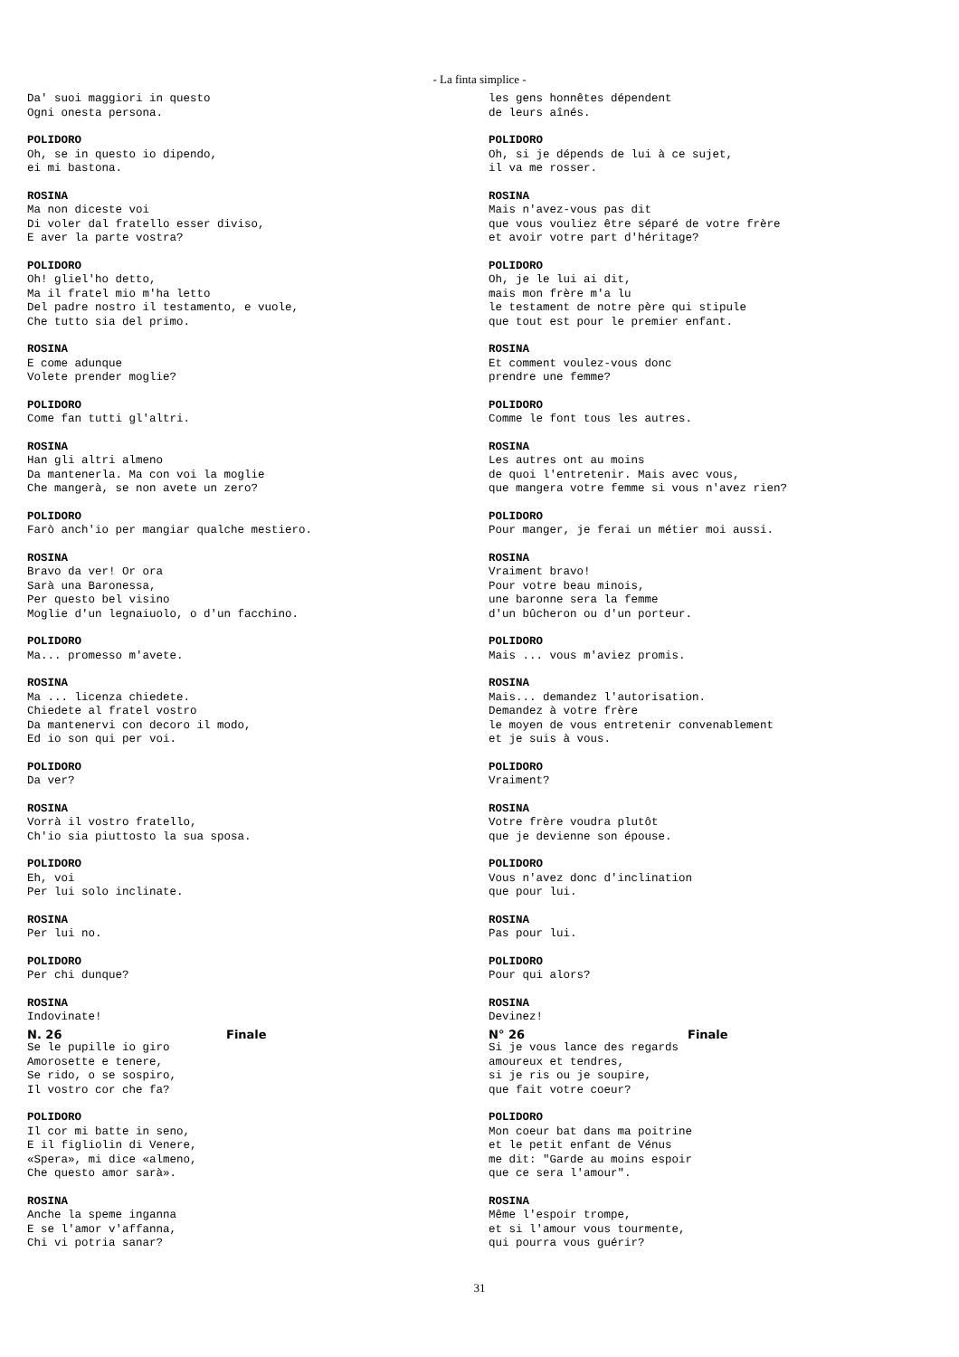- La finta simplice -
Da' suoi maggiori in questo
Ogni onesta persona.
POLIDORO
Oh, se in questo io dipendo,
ei mi bastona.
ROSINA
Ma non diceste voi
Di voler dal fratello esser diviso,
E aver la parte vostra?
POLIDORO
Oh! gliel'ho detto,
Ma il fratel mio m'ha letto
Del padre nostro il testamento, e vuole,
Che tutto sia del primo.
ROSINA
E come adunque
Volete prender moglie?
POLIDORO
Come fan tutti gl'altri.
ROSINA
Han gli altri almeno
Da mantenerla. Ma con voi la moglie
Che mangerà, se non avete un zero?
POLIDORO
Farò anch'io per mangiar qualche mestiero.
ROSINA
Bravo da ver! Or ora
Sarà una Baronessa,
Per questo bel visino
Moglie d'un legnaiuolo, o d'un facchino.
POLIDORO
Ma... promesso m'avete.
ROSINA
Ma ... licenza chiedete.
Chiedete al fratel vostro
Da mantenervi con decoro il modo,
Ed io son qui per voi.
POLIDORO
Da ver?
ROSINA
Vorrà il vostro fratello,
Ch'io sia piuttosto la sua sposa.
POLIDORO
Eh, voi
Per lui solo inclinate.
ROSINA
Per lui no.
POLIDORO
Per chi dunque?
ROSINA
Indovinate!
N. 26 Finale
Se le pupille io giro
Amorosette e tenere,
Se rido, o se sospiro,
Il vostro cor che fa?
POLIDORO
Il cor mi batte in seno,
E il figliolin di Venere,
«Spera», mi dice «almeno,
Che questo amor sarà».
ROSINA
Anche la speme inganna
E se l'amor v'affanna,
Chi vi potria sanar?
les gens honnêtes dépendent
de leurs aînés.
POLIDORO
Oh, si je dépends de lui à ce sujet,
il va me rosser.
ROSINA
Mais n'avez-vous pas dit
que vous vouliez être séparé de votre frère
et avoir votre part d'héritage?
POLIDORO
Oh, je le lui ai dit,
mais mon frère m'a lu
le testament de notre père qui stipule
que tout est pour le premier enfant.
ROSINA
Et comment voulez-vous donc
prendre une femme?
POLIDORO
Comme le font tous les autres.
ROSINA
Les autres ont au moins
de quoi l'entretenir. Mais avec vous,
que mangera votre femme si vous n'avez rien?
POLIDORO
Pour manger, je ferai un métier moi aussi.
ROSINA
Vraiment bravo!
Pour votre beau minois,
une baronne sera la femme
d'un bûcheron ou d'un porteur.
POLIDORO
Mais ... vous m'aviez promis.
ROSINA
Mais... demandez l'autorisation.
Demandez à votre frère
le moyen de vous entretenir convenablement
et je suis à vous.
POLIDORO
Vraiment?
ROSINA
Votre frère voudra plutôt
que je devienne son épouse.
POLIDORO
Vous n'avez donc d'inclination
que pour lui.
ROSINA
Pas pour lui.
POLIDORO
Pour qui alors?
ROSINA
Devinez!
N° 26 Finale
Si je vous lance des regards
amoureux et tendres,
si je ris ou je soupire,
que fait votre coeur?
POLIDORO
Mon coeur bat dans ma poitrine
et le petit enfant de Vénus
me dit: "Garde au moins espoir
que ce sera l'amour".
ROSINA
Même l'espoir trompe,
et si l'amour vous tourmente,
qui pourra vous guérir?
31